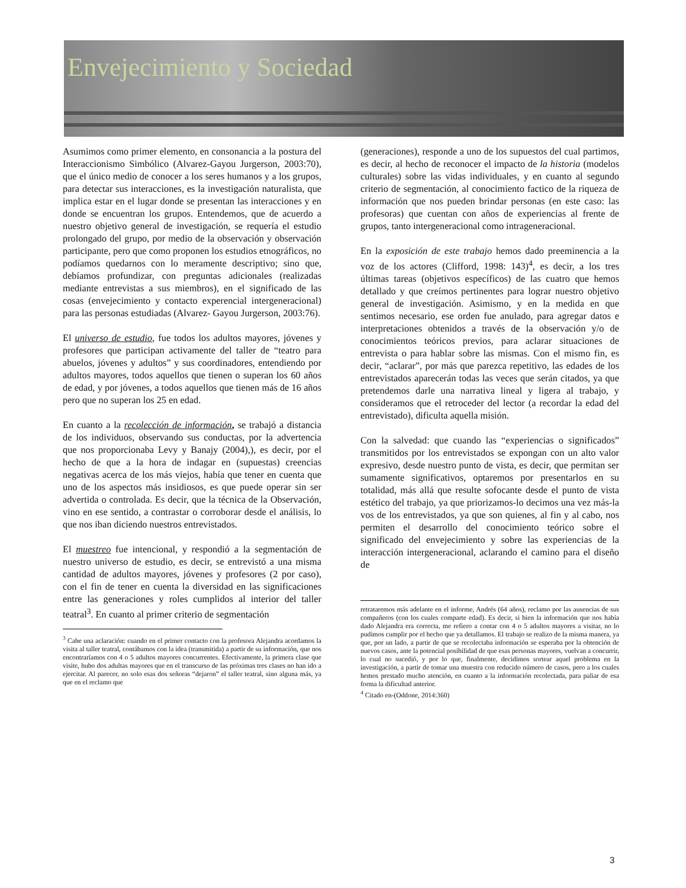Envejecimiento y Sociedad
Asumimos como primer elemento, en consonancia a la postura del Interaccionismo Simbólico (Alvarez-Gayou Jurgerson, 2003:70), que el único medio de conocer a los seres humanos y a los grupos, para detectar sus interacciones, es la investigación naturalista, que implica estar en el lugar donde se presentan las interacciones y en donde se encuentran los grupos. Entendemos, que de acuerdo a nuestro objetivo general de investigación, se requería el estudio prolongado del grupo, por medio de la observación y observación participante, pero que como proponen los estudios etnográficos, no podíamos quedarnos con lo meramente descriptivo; sino que, debíamos profundizar, con preguntas adicionales (realizadas mediante entrevistas a sus miembros), en el significado de las cosas (envejecimiento y contacto experencial intergeneracional) para las personas estudiadas (Alvarez- Gayou Jurgerson, 2003:76).
El universo de estudio, fue todos los adultos mayores, jóvenes y profesores que participan activamente del taller de “teatro para abuelos, jóvenes y adultos” y sus coordinadores, entendiendo por adultos mayores, todos aquellos que tienen o superan los 60 años de edad, y por jóvenes, a todos aquellos que tienen más de 16 años pero que no superan los 25 en edad.
En cuanto a la recolección de información, se trabajó a distancia de los individuos, observando sus conductas, por la advertencia que nos proporcionaba Levy y Banajy (2004),), es decir, por el hecho de que a la hora de indagar en (supuestas) creencias negativas acerca de los más viejos, había que tener en cuenta que uno de los aspectos más insidiosos, es que puede operar sin ser advertida o controlada. Es decir, que la técnica de la Observación, vino en ese sentido, a contrastar o corroborar desde el análisis, lo que nos iban diciendo nuestros entrevistados.
El muestreo fue intencional, y respondió a la segmentación de nuestro universo de estudio, es decir, se entrevistó a una misma cantidad de adultos mayores, jóvenes y profesores (2 por caso), con el fin de tener en cuenta la diversidad en las significaciones entre las generaciones y roles cumplidos al interior del taller teatral<sup>3</sup>. En cuanto al primer criterio de segmentación
<sup>3</sup> Cabe una aclaración: cuando en el primer contacto con la profesora Alejandra acordamos la visita al taller teatral, contábamos con la idea (transmitida) a partir de su información, que nos encontraríamos con 4 o 5 adultos mayores concurrentes. Efectivamente, la primera clase que visite, hubo dos adultas mayores que en el transcurso de las próximas tres clases no han ido a ejercitar. Al parecer, no solo esas dos señoras “dejaron” el taller teatral, sino alguna más, ya que en el reclamo que
(generaciones), responde a uno de los supuestos del cual partimos, es decir, al hecho de reconocer el impacto de la historia (modelos culturales) sobre las vidas individuales, y en cuanto al segundo criterio de segmentación, al conocimiento factico de la riqueza de información que nos pueden brindar personas (en este caso: las profesoras) que cuentan con años de experiencias al frente de grupos, tanto intergeneracional como intrageneracional.
En la exposición de este trabajo hemos dado preeminencia a la voz de los actores (Clifford, 1998: 143)<sup>4</sup>, es decir, a los tres últimas tareas (objetivos específicos) de las cuatro que hemos detallado y que creímos pertinentes para lograr nuestro objetivo general de investigación. Asimismo, y en la medida en que sentimos necesario, ese orden fue anulado, para agregar datos e interpretaciones obtenidos a través de la observación y/o de conocimientos teóricos previos, para aclarar situaciones de entrevista o para hablar sobre las mismas. Con el mismo fin, es decir, “aclarar”, por más que parezca repetitivo, las edades de los entrevistados aparecerán todas las veces que serán citados, ya que pretendemos darle una narrativa lineal y ligera al trabajo, y consideramos que el retroceder del lector (a recordar la edad del entrevistado), dificulta aquella misión.
Con la salvedad: que cuando las “experiencias o significados” transmitidos por los entrevistados se expongan con un alto valor expresivo, desde nuestro punto de vista, es decir, que permitan ser sumamente significativos, optaremos por presentarlos en su totalidad, más allá que resulte sofocante desde el punto de vista estético del trabajo, ya que priorizamos-lo decimos una vez más-la vos de los entrevistados, ya que son quienes, al fin y al cabo, nos permiten el desarrollo del conocimiento teórico sobre el significado del envejecimiento y sobre las experiencias de la interacción intergeneracional, aclarando el camino para el diseño de
retrataremos más adelante en el informe, Andrés (64 años), reclamo por las ausencias de sus compañeros (con los cuales comparte edad). Es decir, si bien la información que nos había dado Alejandra era correcta, me refiero a contar con 4 o 5 adultos mayores a visitar, no lo pudimos cumplir por el hecho que ya detallamos. El trabajo se realizo de la misma manera, ya que, por un lado, a partir de que se recolectaba información se esperaba por la obtención de nuevos casos, ante la potencial posibilidad de que esas personas mayores, vuelvan a concurrir, lo cual no sucedió, y por lo que, finalmente, decidimos sortear aquel problema en la investigación, a partir de tomar una muestra con reducido número de casos, pero a los cuales hemos prestado mucho atención, en cuanto a la información recolectada, para paliar de esa forma la dificultad anterior.
<sup>4</sup> Citado en-(Oddone, 2014:360)
3